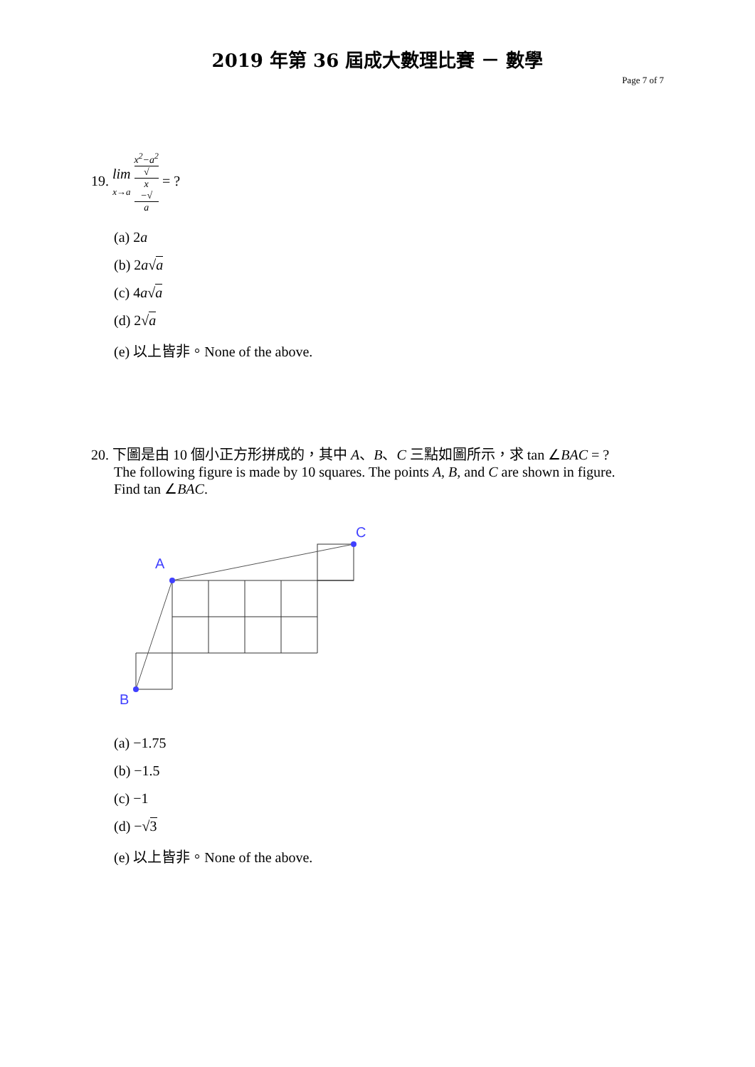2019 年第 36 屆成大數理比賽 － 數學
Page 7 of 7
19. lim
x→a x<sup>2</sup>−a<sup>2</sup> √
x
−√
a = ?
(a) 2a
(b) 2a√a
(c) 4a√a
(d) 2√a
(e) 以上皆非。None of the above.
20. 下圖是由 10 個小正方形拼成的，其中 A、B、C 三點如圖所示，求 tan ∠BAC = ?
The following figure is made by 10 squares. The points A, B, and C are shown in figure.
Find tan ∠BAC.
A
C
B
(a) −1.75
(b) −1.5
(c) −1
(d) −√3
(e) 以上皆非。None of the above.